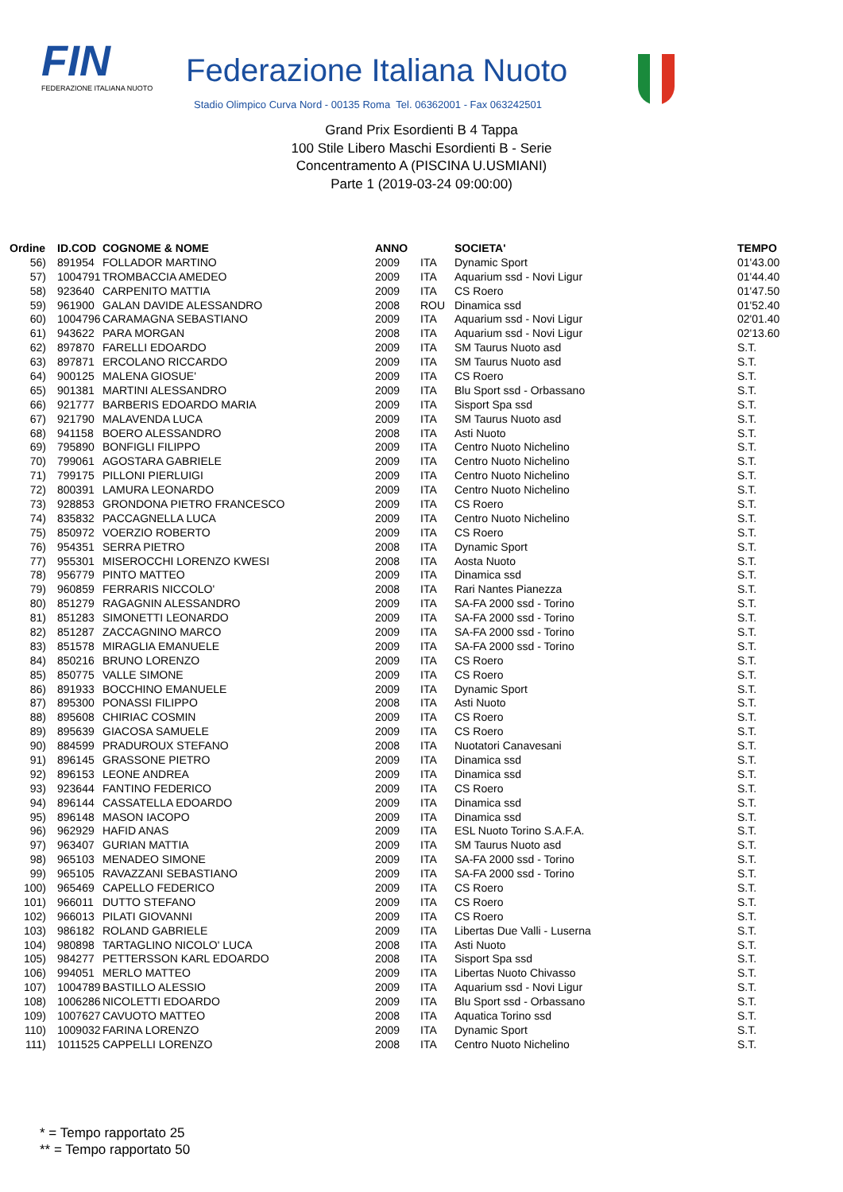FIN FEDERAZIONE ITALIANA NUOTO
Federazione Italiana Nuoto
Stadio Olimpico Curva Nord - 00135 Roma Tel. 06362001 - Fax 063242501
Grand Prix Esordienti B 4 Tappa
100 Stile Libero Maschi Esordienti B - Serie
Concentramento A (PISCINA U.USMIANI)
Parte 1 (2019-03-24 09:00:00)
| Ordine | ID.COD | COGNOME & NOME | ANNO | | SOCIETA' | TEMPO |
| --- | --- | --- | --- | --- | --- | --- |
| 56) | 891954 | FOLLADOR MARTINO | 2009 | ITA | Dynamic Sport | 01'43.00 |
| 57) | 1004791 | TROMBACCIA AMEDEO | 2009 | ITA | Aquarium ssd - Novi Ligur | 01'44.40 |
| 58) | 923640 | CARPENITO MATTIA | 2009 | ITA | CS Roero | 01'47.50 |
| 59) | 961900 | GALAN DAVIDE ALESSANDRO | 2008 | ROU | Dinamica ssd | 01'52.40 |
| 60) | 1004796 | CARAMAGNA SEBASTIANO | 2009 | ITA | Aquarium ssd - Novi Ligur | 02'01.40 |
| 61) | 943622 | PARA MORGAN | 2008 | ITA | Aquarium ssd - Novi Ligur | 02'13.60 |
| 62) | 897870 | FARELLI EDOARDO | 2009 | ITA | SM Taurus Nuoto asd | S.T. |
| 63) | 897871 | ERCOLANO RICCARDO | 2009 | ITA | SM Taurus Nuoto asd | S.T. |
| 64) | 900125 | MALENA GIOSUE' | 2009 | ITA | CS Roero | S.T. |
| 65) | 901381 | MARTINI ALESSANDRO | 2009 | ITA | Blu Sport ssd - Orbassano | S.T. |
| 66) | 921777 | BARBERIS EDOARDO MARIA | 2009 | ITA | Sisport Spa ssd | S.T. |
| 67) | 921790 | MALAVENDA LUCA | 2009 | ITA | SM Taurus Nuoto asd | S.T. |
| 68) | 941158 | BOERO ALESSANDRO | 2008 | ITA | Asti Nuoto | S.T. |
| 69) | 795890 | BONFIGLI FILIPPO | 2009 | ITA | Centro Nuoto Nichelino | S.T. |
| 70) | 799061 | AGOSTARA GABRIELE | 2009 | ITA | Centro Nuoto Nichelino | S.T. |
| 71) | 799175 | PILLONI PIERLUIGI | 2009 | ITA | Centro Nuoto Nichelino | S.T. |
| 72) | 800391 | LAMURA LEONARDO | 2009 | ITA | Centro Nuoto Nichelino | S.T. |
| 73) | 928853 | GRONDONA PIETRO FRANCESCO | 2009 | ITA | CS Roero | S.T. |
| 74) | 835832 | PACCAGNELLA LUCA | 2009 | ITA | Centro Nuoto Nichelino | S.T. |
| 75) | 850972 | VOERZIO ROBERTO | 2009 | ITA | CS Roero | S.T. |
| 76) | 954351 | SERRA PIETRO | 2008 | ITA | Dynamic Sport | S.T. |
| 77) | 955301 | MISEROCCHI LORENZO KWESI | 2008 | ITA | Aosta Nuoto | S.T. |
| 78) | 956779 | PINTO MATTEO | 2009 | ITA | Dinamica ssd | S.T. |
| 79) | 960859 | FERRARIS NICCOLO' | 2008 | ITA | Rari Nantes Pianezza | S.T. |
| 80) | 851279 | RAGAGNIN ALESSANDRO | 2009 | ITA | SA-FA 2000 ssd - Torino | S.T. |
| 81) | 851283 | SIMONETTI LEONARDO | 2009 | ITA | SA-FA 2000 ssd - Torino | S.T. |
| 82) | 851287 | ZACCAGNINO MARCO | 2009 | ITA | SA-FA 2000 ssd - Torino | S.T. |
| 83) | 851578 | MIRAGLIA EMANUELE | 2009 | ITA | SA-FA 2000 ssd - Torino | S.T. |
| 84) | 850216 | BRUNO LORENZO | 2009 | ITA | CS Roero | S.T. |
| 85) | 850775 | VALLE SIMONE | 2009 | ITA | CS Roero | S.T. |
| 86) | 891933 | BOCCHINO EMANUELE | 2009 | ITA | Dynamic Sport | S.T. |
| 87) | 895300 | PONASSI FILIPPO | 2008 | ITA | Asti Nuoto | S.T. |
| 88) | 895608 | CHIRIAC COSMIN | 2009 | ITA | CS Roero | S.T. |
| 89) | 895639 | GIACOSA SAMUELE | 2009 | ITA | CS Roero | S.T. |
| 90) | 884599 | PRADUROUX STEFANO | 2008 | ITA | Nuotatori Canavesani | S.T. |
| 91) | 896145 | GRASSONE PIETRO | 2009 | ITA | Dinamica ssd | S.T. |
| 92) | 896153 | LEONE ANDREA | 2009 | ITA | Dinamica ssd | S.T. |
| 93) | 923644 | FANTINO FEDERICO | 2009 | ITA | CS Roero | S.T. |
| 94) | 896144 | CASSATELLA EDOARDO | 2009 | ITA | Dinamica ssd | S.T. |
| 95) | 896148 | MASON IACOPO | 2009 | ITA | Dinamica ssd | S.T. |
| 96) | 962929 | HAFID ANAS | 2009 | ITA | ESL Nuoto Torino S.A.F.A. | S.T. |
| 97) | 963407 | GURIAN MATTIA | 2009 | ITA | SM Taurus Nuoto asd | S.T. |
| 98) | 965103 | MENADEO SIMONE | 2009 | ITA | SA-FA 2000 ssd - Torino | S.T. |
| 99) | 965105 | RAVAZZANI SEBASTIANO | 2009 | ITA | SA-FA 2000 ssd - Torino | S.T. |
| 100) | 965469 | CAPELLO FEDERICO | 2009 | ITA | CS Roero | S.T. |
| 101) | 966011 | DUTTO STEFANO | 2009 | ITA | CS Roero | S.T. |
| 102) | 966013 | PILATI GIOVANNI | 2009 | ITA | CS Roero | S.T. |
| 103) | 986182 | ROLAND GABRIELE | 2009 | ITA | Libertas Due Valli - Luserna | S.T. |
| 104) | 980898 | TARTAGLINO NICOLO' LUCA | 2008 | ITA | Asti Nuoto | S.T. |
| 105) | 984277 | PETTERSSON KARL EDOARDO | 2008 | ITA | Sisport Spa ssd | S.T. |
| 106) | 994051 | MERLO MATTEO | 2009 | ITA | Libertas Nuoto Chivasso | S.T. |
| 107) | 1004789 | BASTILLO ALESSIO | 2009 | ITA | Aquarium ssd - Novi Ligur | S.T. |
| 108) | 1006286 | NICOLETTI EDOARDO | 2009 | ITA | Blu Sport ssd - Orbassano | S.T. |
| 109) | 1007627 | CAVUOTO MATTEO | 2008 | ITA | Aquatica Torino ssd | S.T. |
| 110) | 1009032 | FARINA LORENZO | 2009 | ITA | Dynamic Sport | S.T. |
| 111) | 1011525 | CAPPELLI LORENZO | 2008 | ITA | Centro Nuoto Nichelino | S.T. |
* = Tempo rapportato 25
** = Tempo rapportato 50